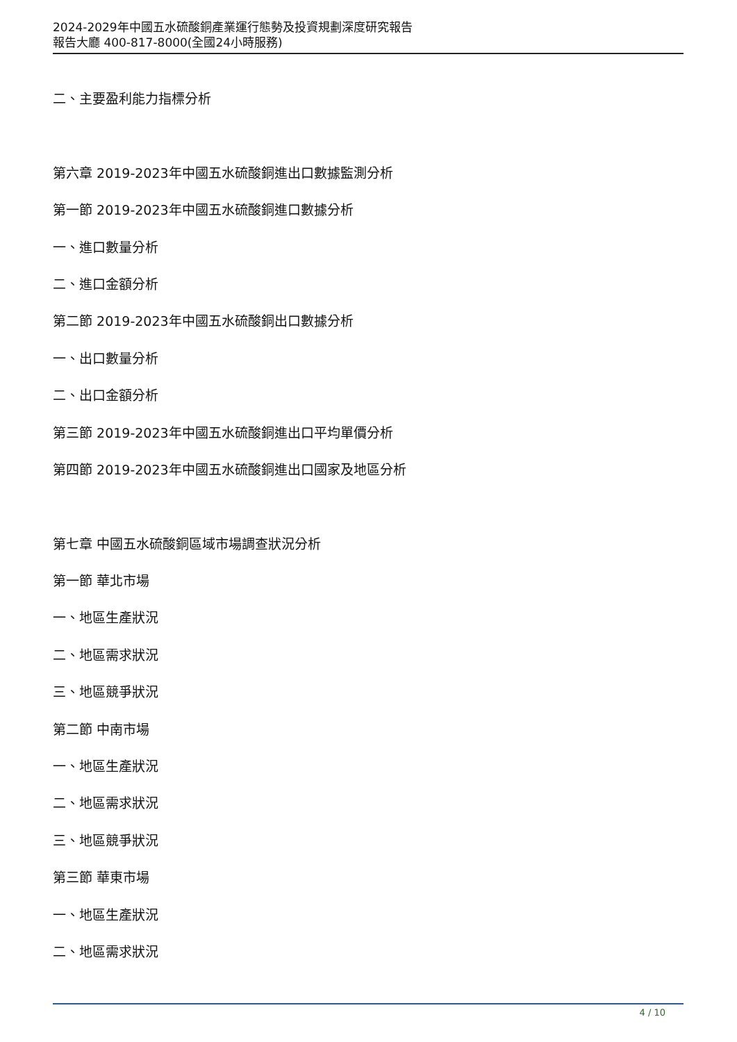2024-2029年中國五水硫酸銅產業運行態勢及投資規劃深度研究報告
報告大廳 400-817-8000(全國24小時服務)
二、主要盈利能力指標分析
第六章 2019-2023年中國五水硫酸銅進出口數據監測分析
第一節 2019-2023年中國五水硫酸銅進口數據分析
一、進口數量分析
二、進口金額分析
第二節 2019-2023年中國五水硫酸銅出口數據分析
一、出口數量分析
二、出口金額分析
第三節 2019-2023年中國五水硫酸銅進出口平均單價分析
第四節 2019-2023年中國五水硫酸銅進出口國家及地區分析
第七章 中國五水硫酸銅區域市場調查狀況分析
第一節 華北市場
一、地區生產狀況
二、地區需求狀況
三、地區競爭狀況
第二節 中南市場
一、地區生產狀況
二、地區需求狀況
三、地區競爭狀況
第三節 華東市場
一、地區生產狀況
二、地區需求狀況
4 / 10